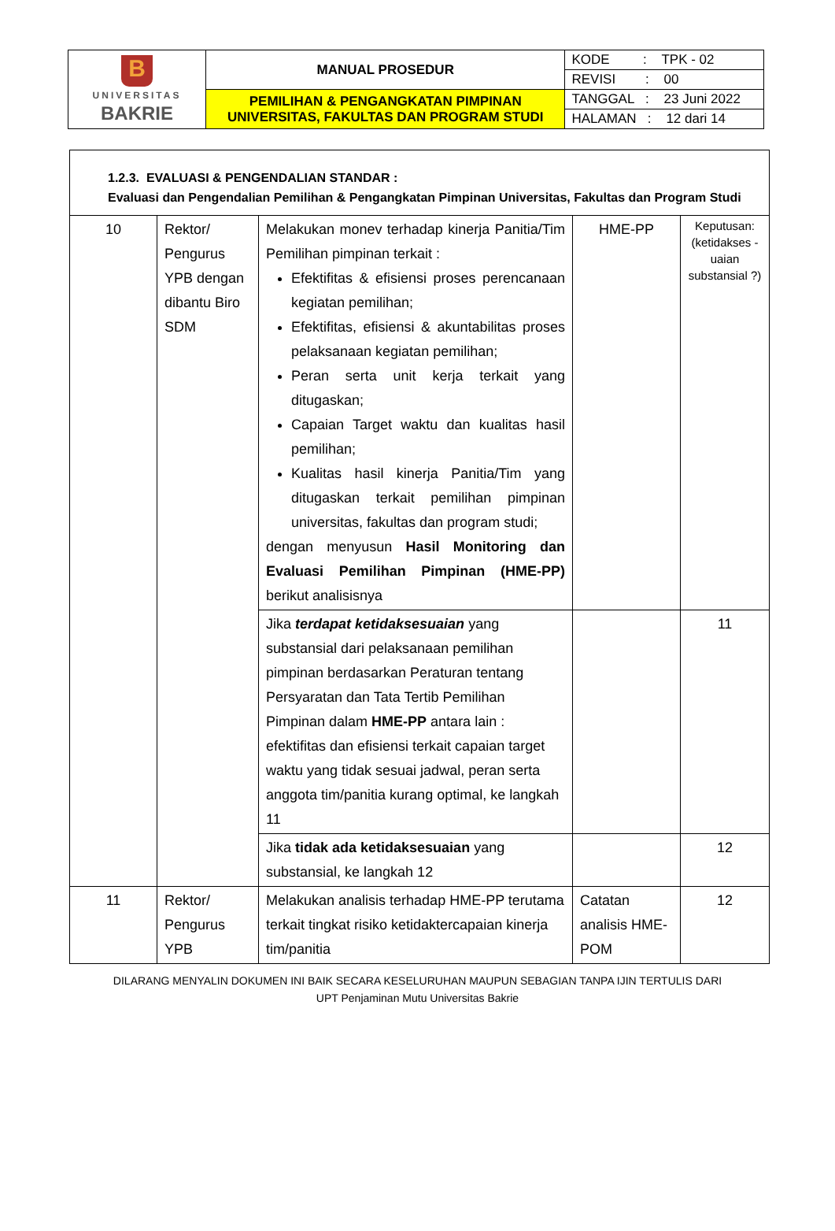| B UNIVERSITAS BAKRIE | MANUAL PROSEDUR | KODE : TPK - 02 |
| | | REVISI : 00 |
| | PEMILIHAN & PENGANGKATAN PIMPINAN UNIVERSITAS, FAKULTAS DAN PROGRAM STUDI | TANGGAL : 23 Juni 2022 |
| | | HALAMAN : 12 dari 14 |
| 1.2.3. EVALUASI & PENGENDALIAN STANDAR : Evaluasi dan Pengendalian Pemilihan & Pengangkatan Pimpinan Universitas, Fakultas dan Program Studi | | | | |
| 10 | Rektor/ Pengurus YPB dengan dibantu Biro SDM | Melakukan monev terhadap kinerja Panitia/Tim Pemilihan pimpinan terkait : Efektifitas & efisiensi proses perencanaan kegiatan pemilihan; Efektifitas, efisiensi & akuntabilitas proses pelaksanaan kegiatan pemilihan; Peran serta unit kerja terkait yang ditugaskan; Capaian Target waktu dan kualitas hasil pemilihan; Kualitas hasil kinerja Panitia/Tim yang ditugaskan terkait pemilihan pimpinan universitas, fakultas dan program studi; dengan menyusun Hasil Monitoring dan Evaluasi Pemilihan Pimpinan (HME-PP) berikut analisisnya | HME-PP | Keputusan: (ketidakses -uaian substansial ?) |
| | | Jika terdapat ketidaksesuaian yang substansial dari pelaksanaan pemilihan pimpinan berdasarkan Peraturan tentang Persyaratan dan Tata Tertib Pemilihan Pimpinan dalam HME-PP antara lain : efektifitas dan efisiensi terkait capaian target waktu yang tidak sesuai jadwal, peran serta anggota tim/panitia kurang optimal, ke langkah 11 | | 11 |
| | | Jika tidak ada ketidaksesuaian yang substansial, ke langkah 12 | | 12 |
| 11 | Rektor/ Pengurus YPB | Melakukan analisis terhadap HME-PP terutama terkait tingkat risiko ketidaktercapaian kinerja tim/panitia | Catatan analisis HME-POM | 12 |
DILARANG MENYALIN DOKUMEN INI BAIK SECARA KESELURUHAN MAUPUN SEBAGIAN TANPA IJIN TERTULIS DARI
UPT Penjaminan Mutu Universitas Bakrie